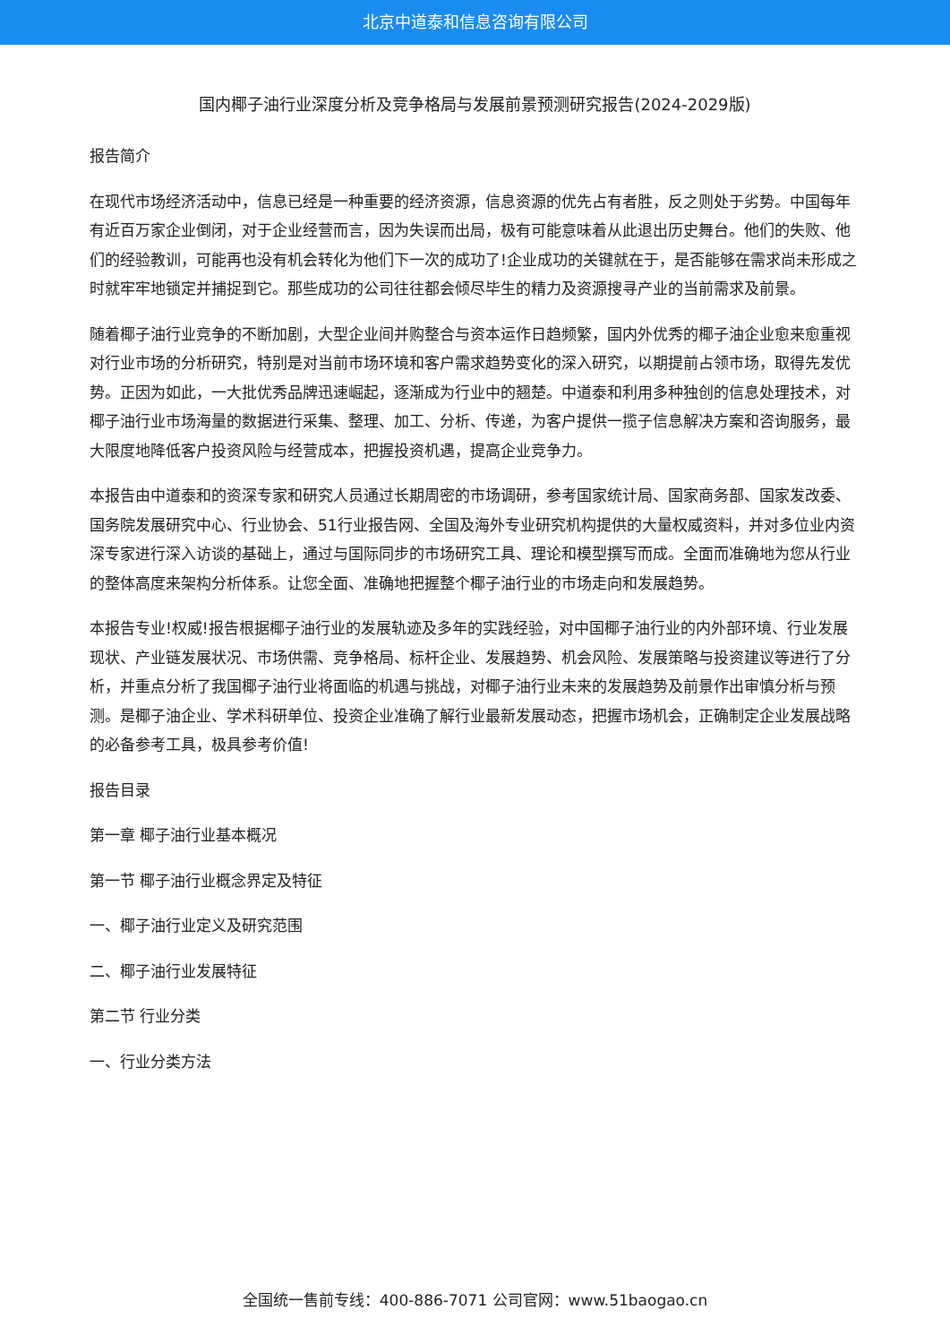北京中道泰和信息咨询有限公司
国内椰子油行业深度分析及竞争格局与发展前景预测研究报告(2024-2029版)
报告简介
在现代市场经济活动中，信息已经是一种重要的经济资源，信息资源的优先占有者胜，反之则处于劣势。中国每年有近百万家企业倒闭，对于企业经营而言，因为失误而出局，极有可能意味着从此退出历史舞台。他们的失败、他们的经验教训，可能再也没有机会转化为他们下一次的成功了!企业成功的关键就在于，是否能够在需求尚未形成之时就牢牢地锁定并捕捉到它。那些成功的公司往往都会倾尽毕生的精力及资源搜寻产业的当前需求及前景。
随着椰子油行业竞争的不断加剧，大型企业间并购整合与资本运作日趋频繁，国内外优秀的椰子油企业愈来愈重视对行业市场的分析研究，特别是对当前市场环境和客户需求趋势变化的深入研究，以期提前占领市场，取得先发优势。正因为如此，一大批优秀品牌迅速崛起，逐渐成为行业中的翘楚。中道泰和利用多种独创的信息处理技术，对椰子油行业市场海量的数据进行采集、整理、加工、分析、传递，为客户提供一揽子信息解决方案和咨询服务，最大限度地降低客户投资风险与经营成本，把握投资机遇，提高企业竞争力。
本报告由中道泰和的资深专家和研究人员通过长期周密的市场调研，参考国家统计局、国家商务部、国家发改委、国务院发展研究中心、行业协会、51行业报告网、全国及海外专业研究机构提供的大量权威资料，并对多位业内资深专家进行深入访谈的基础上，通过与国际同步的市场研究工具、理论和模型撰写而成。全面而准确地为您从行业的整体高度来架构分析体系。让您全面、准确地把握整个椰子油行业的市场走向和发展趋势。
本报告专业!权威!报告根据椰子油行业的发展轨迹及多年的实践经验，对中国椰子油行业的内外部环境、行业发展现状、产业链发展状况、市场供需、竞争格局、标杆企业、发展趋势、机会风险、发展策略与投资建议等进行了分析，并重点分析了我国椰子油行业将面临的机遇与挑战，对椰子油行业未来的发展趋势及前景作出审慎分析与预测。是椰子油企业、学术科研单位、投资企业准确了解行业最新发展动态，把握市场机会，正确制定企业发展战略的必备参考工具，极具参考价值!
报告目录
第一章 椰子油行业基本概况
第一节 椰子油行业概念界定及特征
一、椰子油行业定义及研究范围
二、椰子油行业发展特征
第二节 行业分类
一、行业分类方法
全国统一售前专线：400-886-7071 公司官网：www.51baogao.cn